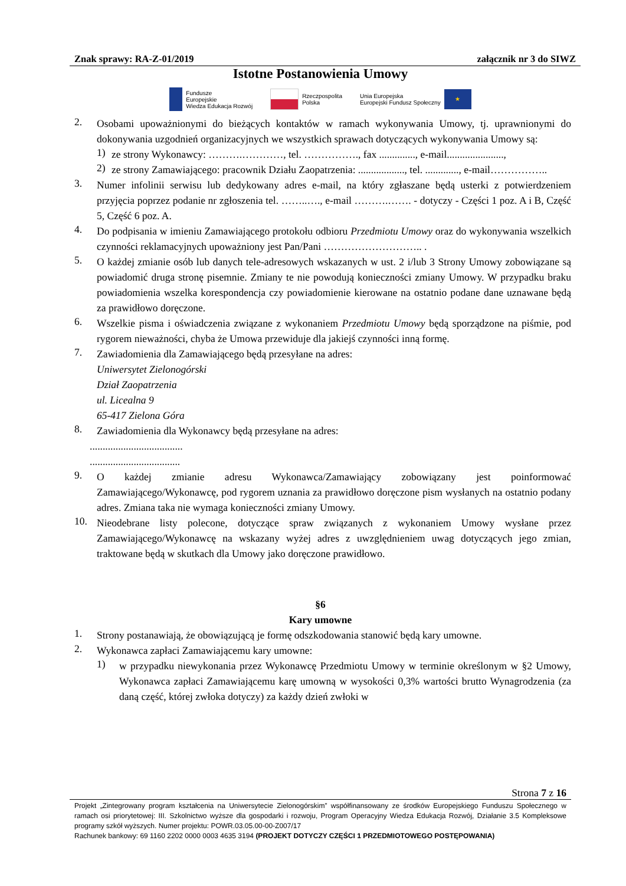Znak sprawy: RA-Z-01/2019 załącznik nr 3 do SIWZ
Istotne Postanowienia Umowy
Fundusze
Europejskie
Wiedza Edukacja Rozwój
Rzeczpospolita
Polska
Unia Europejska
Europejski Fundusz Społeczny
★
2.
Osobami upoważnionymi do bieżących kontaktów w ramach wykonywania Umowy, tj. uprawnionymi do dokonywania uzgodnień organizacyjnych we wszystkich sprawach dotyczących wykonywania Umowy są:
1)
ze strony Wykonawcy: ……….…………, tel. ……………., fax .............., e-mail......................,
2)
ze strony Zamawiającego: pracownik Działu Zaopatrzenia: .................., tel. ............., e-mail……………..
3.
Numer infolinii serwisu lub dedykowany adres e-mail, na który zgłaszane będą usterki z potwierdzeniem przyjęcia poprzez podanie nr zgłoszenia tel. ……..…., e-mail ……….……. - dotyczy - Części 1 poz. A i B, Część 5, Część 6 poz. A.
4.
Do podpisania w imieniu Zamawiającego protokołu odbioru Przedmiotu Umowy oraz do wykonywania wszelkich czynności reklamacyjnych upoważniony jest Pan/Pani ……………………….. .
5.
O każdej zmianie osób lub danych tele-adresowych wskazanych w ust. 2 i/lub 3 Strony Umowy zobowiązane są powiadomić druga stronę pisemnie. Zmiany te nie powodują konieczności zmiany Umowy. W przypadku braku powiadomienia wszelka korespondencja czy powiadomienie kierowane na ostatnio podane dane uznawane będą za prawidłowo doręczone.
6.
Wszelkie pisma i oświadczenia związane z wykonaniem Przedmiotu Umowy będą sporządzone na piśmie, pod rygorem nieważności, chyba że Umowa przewiduje dla jakiejś czynności inną formę.
7.
Zawiadomienia dla Zamawiającego będą przesyłane na adres:
Uniwersytet Zielonogórski
Dział Zaopatrzenia
ul. Licealna 9
65-417 Zielona Góra
8.
Zawiadomienia dla Wykonawcy będą przesyłane na adres:
....................................
...................................
9.
O każdej zmianie adresu Wykonawca/Zamawiający zobowiązany jest poinformować Zamawiającego/Wykonawcę, pod rygorem uznania za prawidłowo doręczone pism wysłanych na ostatnio podany adres. Zmiana taka nie wymaga konieczności zmiany Umowy.
10.
Nieodebrane listy polecone, dotyczące spraw związanych z wykonaniem Umowy wysłane przez Zamawiającego/Wykonawcę na wskazany wyżej adres z uwzględnieniem uwag dotyczących jego zmian, traktowane będą w skutkach dla Umowy jako doręczone prawidłowo.
§6
Kary umowne
1.
Strony postanawiają, że obowiązującą je formę odszkodowania stanowić będą kary umowne.
2.
Wykonawca zapłaci Zamawiającemu kary umowne:
1)
w przypadku niewykonania przez Wykonawcę Przedmiotu Umowy w terminie określonym w §2 Umowy, Wykonawca zapłaci Zamawiającemu karę umowną w wysokości 0,3% wartości brutto Wynagrodzenia (za daną część, której zwłoka dotyczy) za każdy dzień zwłoki w
Strona 7 z 16
Projekt „Zintegrowany program kształcenia na Uniwersytecie Zielonogórskim” współfinansowany ze środków Europejskiego Funduszu Społecznego w ramach osi priorytetowej: III. Szkolnictwo wyższe dla gospodarki i rozwoju, Program Operacyjny Wiedza Edukacja Rozwój, Działanie 3.5 Kompleksowe programy szkół wyższych. Numer projektu: POWR.03.05.00-00-Z007/17
Rachunek bankowy: 69 1160 2202 0000 0003 4635 3194 (PROJEKT DOTYCZY CZĘŚCI 1 PRZEDMIOTOWEGO POSTĘPOWANIA)